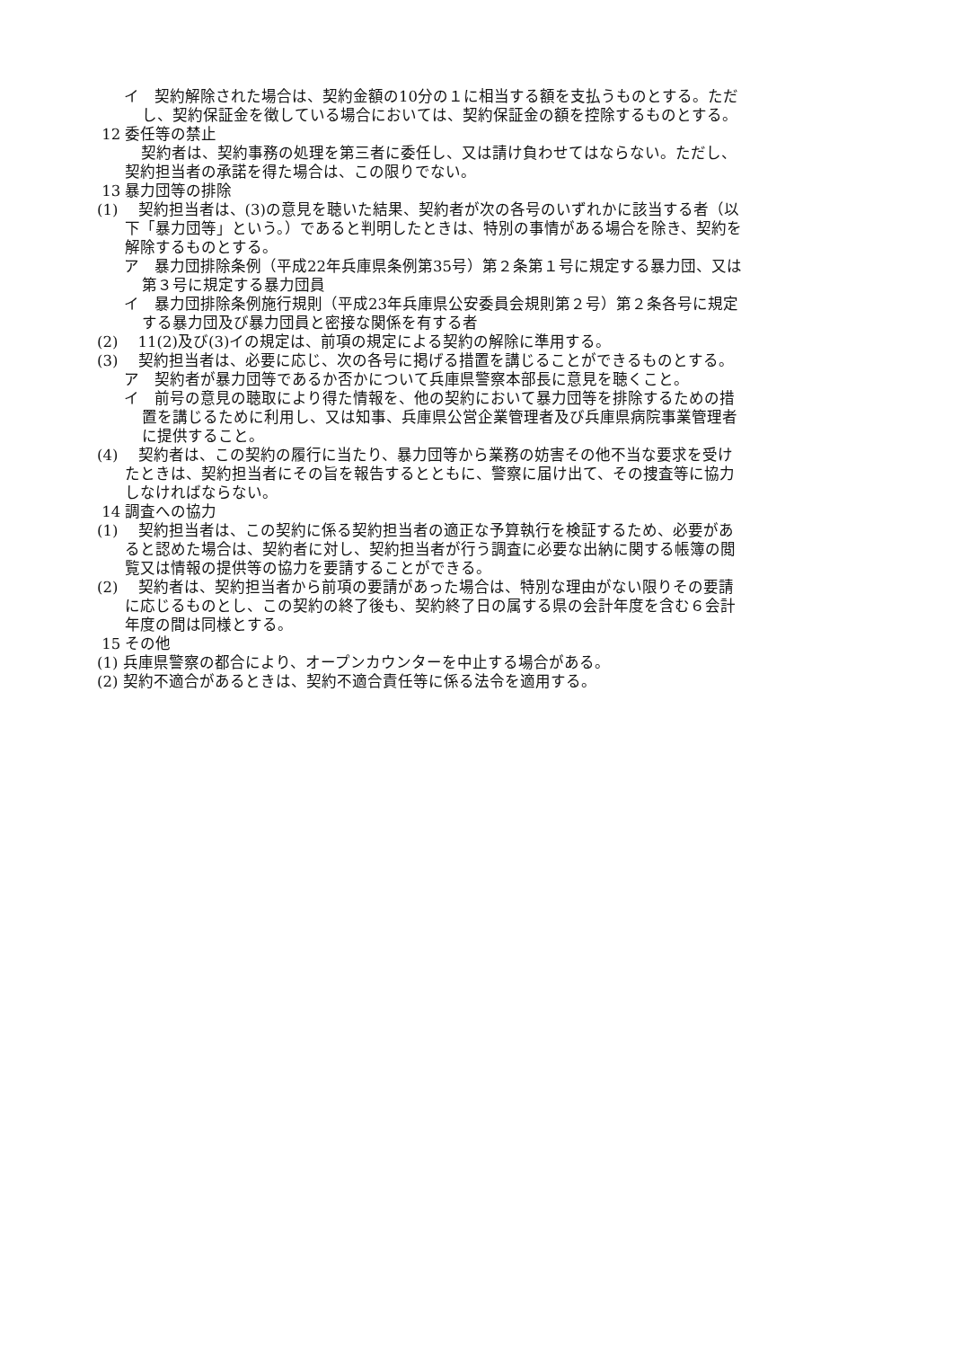イ　契約解除された場合は、契約金額の10分の１に相当する額を支払うものとする。ただし、契約保証金を徴している場合においては、契約保証金の額を控除するものとする。
12 委任等の禁止
契約者は、契約事務の処理を第三者に委任し、又は請け負わせてはならない。ただし、契約担当者の承諾を得た場合は、この限りでない。
13 暴力団等の排除
(1)　 契約担当者は、(3)の意見を聴いた結果、契約者が次の各号のいずれかに該当する者（以下「暴力団等」という。）であると判明したときは、特別の事情がある場合を除き、契約を解除するものとする。
ア　暴力団排除条例（平成22年兵庫県条例第35号）第２条第１号に規定する暴力団、又は第３号に規定する暴力団員
イ　暴力団排除条例施行規則（平成23年兵庫県公安委員会規則第２号）第２条各号に規定する暴力団及び暴力団員と密接な関係を有する者
(2)　 11(2)及び(3)イの規定は、前項の規定による契約の解除に準用する。
(3)　 契約担当者は、必要に応じ、次の各号に掲げる措置を講じることができるものとする。
ア　契約者が暴力団等であるか否かについて兵庫県警察本部長に意見を聴くこと。
イ　前号の意見の聴取により得た情報を、他の契約において暴力団等を排除するための措置を講じるために利用し、又は知事、兵庫県公営企業管理者及び兵庫県病院事業管理者に提供すること。
(4)　 契約者は、この契約の履行に当たり、暴力団等から業務の妨害その他不当な要求を受けたときは、契約担当者にその旨を報告するとともに、警察に届け出て、その捜査等に協力しなければならない。
14 調査への協力
(1)　 契約担当者は、この契約に係る契約担当者の適正な予算執行を検証するため、必要があると認めた場合は、契約者に対し、契約担当者が行う調査に必要な出納に関する帳簿の閲覧又は情報の提供等の協力を要請することができる。
(2)　 契約者は、契約担当者から前項の要請があった場合は、特別な理由がない限りその要請に応じるものとし、この契約の終了後も、契約終了日の属する県の会計年度を含む６会計年度の間は同様とする。
15 その他
(1) 兵庫県警察の都合により、オープンカウンターを中止する場合がある。
(2) 契約不適合があるときは、契約不適合責任等に係る法令を適用する。